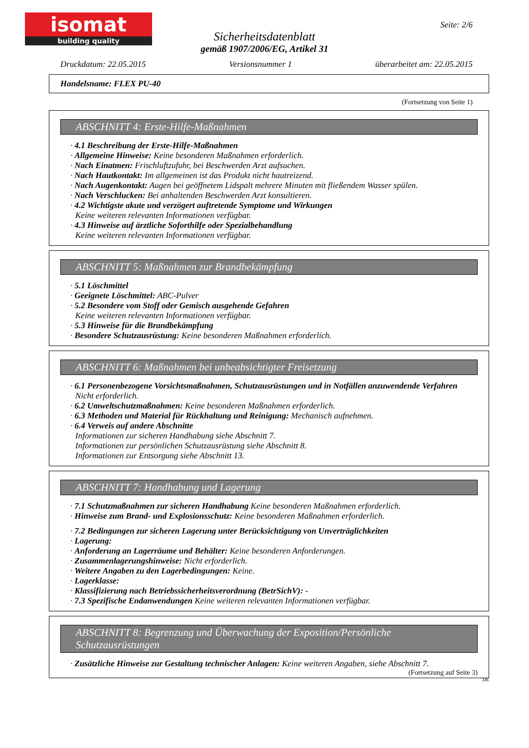isomat
building quality
Seite: 2/6
Sicherheitsdatenblatt
gemäß 1907/2006/EG, Artikel 31
Druckdatum: 22.05.2015 Versionsnummer 1 überarbeitet am: 22.05.2015
Handelsname: FLEX PU-40
(Fortsetzung von Seite 1)
ABSCHNITT 4: Erste-Hilfe-Maßnahmen
· 4.1 Beschreibung der Erste-Hilfe-Maßnahmen
· Allgemeine Hinweise: Keine besonderen Maßnahmen erforderlich.
· Nach Einatmen: Frischluftzufuhr, bei Beschwerden Arzt aufsuchen.
· Nach Hautkontakt: Im allgemeinen ist das Produkt nicht hautreizend.
· Nach Augenkontakt: Augen bei geöffnetem Lidspalt mehrere Minuten mit fließendem Wasser spülen.
· Nach Verschlucken: Bei anhaltenden Beschwerden Arzt konsultieren.
· 4.2 Wichtigste akute und verzögert auftretende Symptome und Wirkungen
Keine weiteren relevanten Informationen verfügbar.
· 4.3 Hinweise auf ärztliche Soforthilfe oder Spezialbehandlung
Keine weiteren relevanten Informationen verfügbar.
ABSCHNITT 5: Maßnahmen zur Brandbekämpfung
· 5.1 Löschmittel
· Geeignete Löschmittel: ABC-Pulver
· 5.2 Besondere vom Stoff oder Gemisch ausgehende Gefahren
Keine weiteren relevanten Informationen verfügbar.
· 5.3 Hinweise für die Brandbekämpfung
· Besondere Schutzausrüstung: Keine besonderen Maßnahmen erforderlich.
ABSCHNITT 6: Maßnahmen bei unbeabsichtigter Freisetzung
· 6.1 Personenbezogene Vorsichtsmaßnahmen, Schutzausrüstungen und in Notfällen anzuwendende Verfahren
Nicht erforderlich.
· 6.2 Umweltschutzmaßnahmen: Keine besonderen Maßnahmen erforderlich.
· 6.3 Methoden und Material für Rückhaltung und Reinigung: Mechanisch aufnehmen.
· 6.4 Verweis auf andere Abschnitte
Informationen zur sicheren Handhabung siehe Abschnitt 7.
Informationen zur persönlichen Schutzausrüstung siehe Abschnitt 8.
Informationen zur Entsorgung siehe Abschnitt 13.
ABSCHNITT 7: Handhabung und Lagerung
· 7.1 Schutzmaßnahmen zur sicheren Handhabung Keine besonderen Maßnahmen erforderlich.
· Hinweise zum Brand- und Explosionsschutz: Keine besonderen Maßnahmen erforderlich.
· 7.2 Bedingungen zur sicheren Lagerung unter Berücksichtigung von Unverträglichkeiten
· Lagerung:
· Anforderung an Lagerräume und Behälter: Keine besonderen Anforderungen.
· Zusammenlagerungshinweise: Nicht erforderlich.
· Weitere Angaben zu den Lagerbedingungen: Keine.
· Lagerklasse:
· Klassifizierung nach Betriebssicherheitsverordnung (BetrSichV): -
· 7.3 Spezifische Endanwendungen Keine weiteren relevanten Informationen verfügbar.
ABSCHNITT 8: Begrenzung und Überwachung der Exposition/Persönliche Schutzausrüstungen
· Zusätzliche Hinweise zur Gestaltung technischer Anlagen: Keine weiteren Angaben, siehe Abschnitt 7.
(Fortsetzung auf Seite 3)
DE